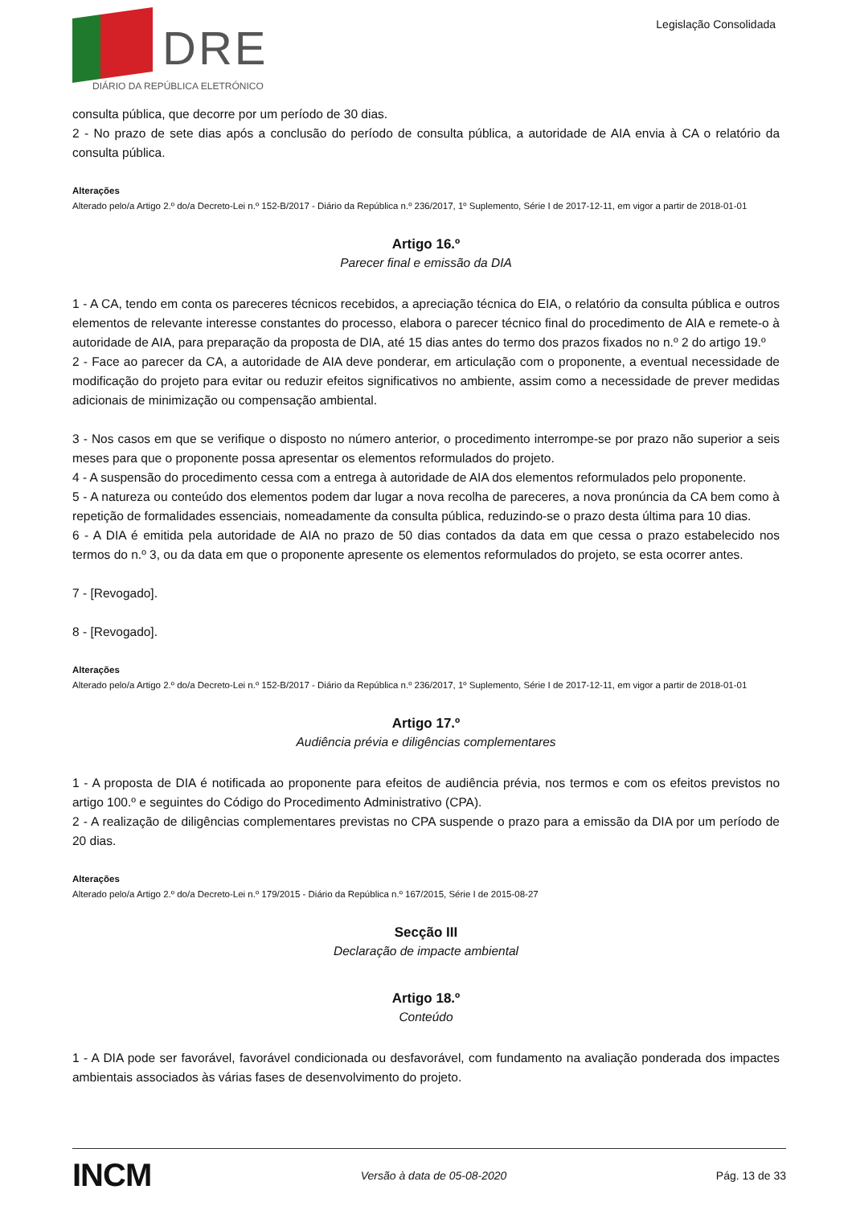DRE
DIÁRIO DA REPÚBLICA ELETRÓNICO
Legislação Consolidada
consulta pública, que decorre por um período de 30 dias.
2 - No prazo de sete dias após a conclusão do período de consulta pública, a autoridade de AIA envia à CA o relatório da consulta pública.
Alterações
Alterado pelo/a Artigo 2.º do/a Decreto-Lei n.º 152-B/2017 - Diário da República n.º 236/2017, 1º Suplemento, Série I de 2017-12-11, em vigor a partir de 2018-01-01
Artigo 16.º
Parecer final e emissão da DIA
1 - A CA, tendo em conta os pareceres técnicos recebidos, a apreciação técnica do EIA, o relatório da consulta pública e outros elementos de relevante interesse constantes do processo, elabora o parecer técnico final do procedimento de AIA e remete-o à autoridade de AIA, para preparação da proposta de DIA, até 15 dias antes do termo dos prazos fixados no n.º 2 do artigo 19.º
2 - Face ao parecer da CA, a autoridade de AIA deve ponderar, em articulação com o proponente, a eventual necessidade de modificação do projeto para evitar ou reduzir efeitos significativos no ambiente, assim como a necessidade de prever medidas adicionais de minimização ou compensação ambiental.
3 - Nos casos em que se verifique o disposto no número anterior, o procedimento interrompe-se por prazo não superior a seis meses para que o proponente possa apresentar os elementos reformulados do projeto.
4 - A suspensão do procedimento cessa com a entrega à autoridade de AIA dos elementos reformulados pelo proponente.
5 - A natureza ou conteúdo dos elementos podem dar lugar a nova recolha de pareceres, a nova pronúncia da CA bem como à repetição de formalidades essenciais, nomeadamente da consulta pública, reduzindo-se o prazo desta última para 10 dias.
6 - A DIA é emitida pela autoridade de AIA no prazo de 50 dias contados da data em que cessa o prazo estabelecido nos termos do n.º 3, ou da data em que o proponente apresente os elementos reformulados do projeto, se esta ocorrer antes.
7 - [Revogado].
8 - [Revogado].
Alterações
Alterado pelo/a Artigo 2.º do/a Decreto-Lei n.º 152-B/2017 - Diário da República n.º 236/2017, 1º Suplemento, Série I de 2017-12-11, em vigor a partir de 2018-01-01
Artigo 17.º
Audiência prévia e diligências complementares
1 - A proposta de DIA é notificada ao proponente para efeitos de audiência prévia, nos termos e com os efeitos previstos no artigo 100.º e seguintes do Código do Procedimento Administrativo (CPA).
2 - A realização de diligências complementares previstas no CPA suspende o prazo para a emissão da DIA por um período de 20 dias.
Alterações
Alterado pelo/a Artigo 2.º do/a Decreto-Lei n.º 179/2015 - Diário da República n.º 167/2015, Série I de 2015-08-27
Secção III
Declaração de impacte ambiental
Artigo 18.º
Conteúdo
1 - A DIA pode ser favorável, favorável condicionada ou desfavorável, com fundamento na avaliação ponderada dos impactes ambientais associados às várias fases de desenvolvimento do projeto.
INCM
Versão à data de 05-08-2020 Pág. 13 de 33